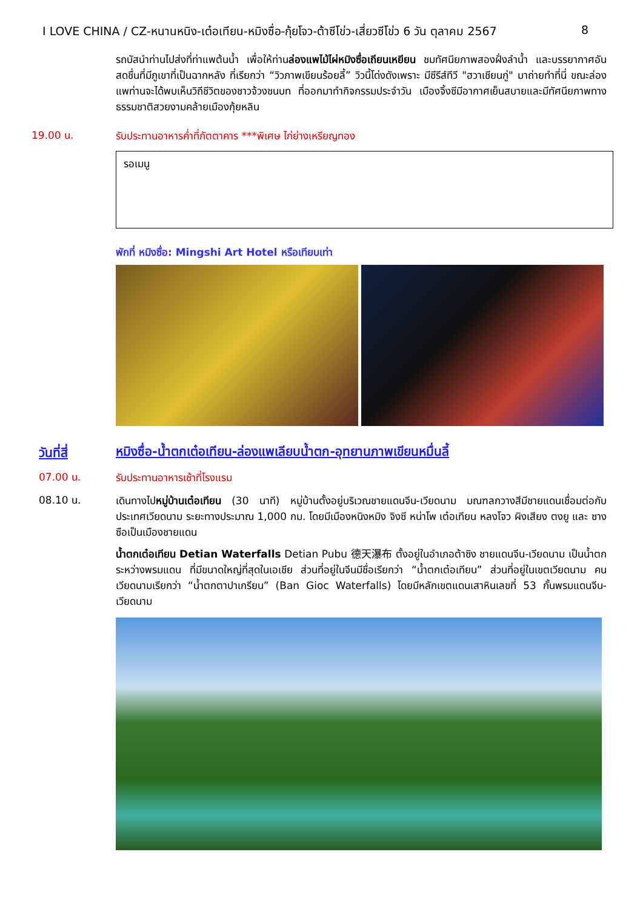I LOVE CHINA / CZ-หนานหนิง-เต๋อเทียน-หมิงซื่อ-กุ้ยโจว-ต้าซีโข่ว-เสี่ยวซีโข่ว 6 วัน ตุลาคม 2567 8
รถบัสนำท่านไปส่งที่ท่าแพต้นน้ำ เพื่อให้ท่านล่องแพไม้ไผ่หมิงซื่อเถียนเหยียน ชมทัศนียภาพสองฝั่งลำน้ำ และบรรยากาศอันสดชื่นที่มีภูเขาที่เป็นฉากหลัง ที่เรียกว่า “วิวภาพเขียนร้อยลี้” วิวนี้โด่งดังเพราะ มีซีรีส์ทีวี "ฮวาเชียนกู่" มาถ่ายทำที่นี่ ขณะล่องแพท่านจะได้พบเห็นวิถีชีวิตของชาวจ้วงชนบท ที่ออกมาทำกิจกรรมประจำวัน เมืองจิ้งซีมีอากาศเย็นสบายและมีทัศนียภาพทางธรรมชาติสวยงามคล้ายเมืองกุ้ยหลิน
19.00 น.
รับประทานอาหารค่ำที่ภัตตาคาร ***พิเศษ ไก่ย่างเหรียญทอง
รอเมนู
พักที่ หมิงซื่อ: Mingshi Art Hotel หรือเทียบเท่า
วันที่สี่
หมิงซื่อ-น้ำตกเต๋อเทียน-ล่องแพเลียบน้ำตก-อุทยานภาพเขียนหมื่นลี้
07.00 น.
รับประทานอาหารเช้าที่โรงแรม
08.10 น.
เดินทางไปหมู่บ้านเต๋อเทียน (30 นาที) หมู่บ้านตั้งอยู่บริเวณชายแดนจีน-เวียดนาม มณฑลกวางสีมีชายแดนเชื่อมต่อกับประเทศเวียดนาม ระยะทางประมาณ 1,000 กม. โดยมีเมืองหนิงหมิง จิงซี หน่าโพ เต๋อเทียน หลงโจว ผิงเสียง ตงยู และ ซางซือเป็นเมืองชายแดน
น้ำตกเต๋อเทียน Detian Waterfalls Detian Pubu 德天瀑布 ตั้งอยู่ในอำเภอต้าซิง ชายแดนจีน-เวียดนาม เป็นน้ำตกระหว่างพรมแดน ที่มีขนาดใหญ่ที่สุดในเอเชีย ส่วนที่อยู่ในจีนมีชื่อเรียกว่า “น้ำตกเต๋อเทียน” ส่วนที่อยู่ในเขตเวียดนาม คนเวียดนามเรียกว่า “น้ำตกตาปาเกรียน” (Ban Gioc Waterfalls) โดยมีหลักเขตแดนเสาหินเลขที่ 53 กั้นพรมแดนจีน-เวียดนาม